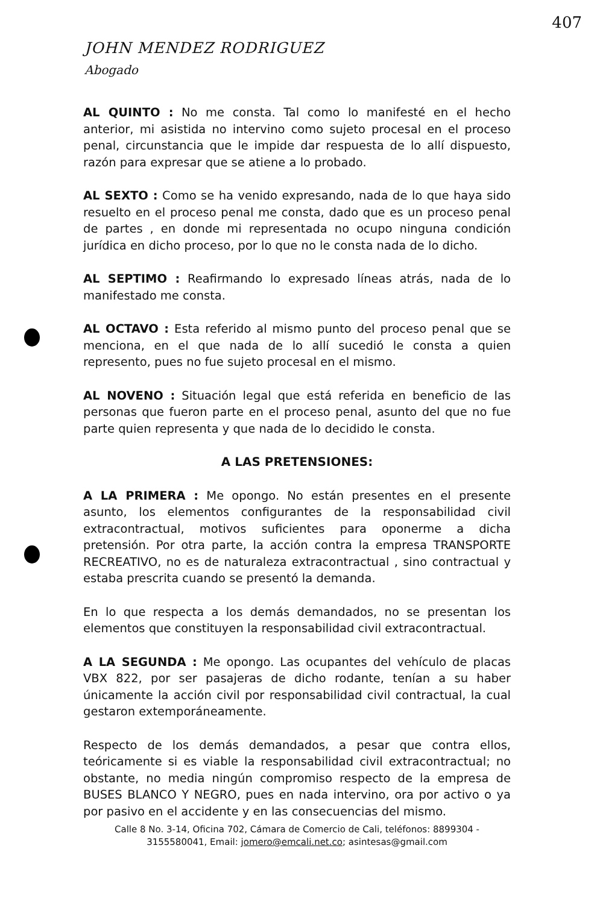407
JOHN MENDEZ RODRIGUEZ
Abogado
AL QUINTO : No me consta. Tal como lo manifesté en el hecho anterior, mi asistida no intervino como sujeto procesal en el proceso penal, circunstancia que le impide dar respuesta de lo allí dispuesto, razón para expresar que se atiene a lo probado.
AL SEXTO : Como se ha venido expresando, nada de lo que haya sido resuelto en el proceso penal me consta, dado que es un proceso penal de partes , en donde mi representada no ocupo ninguna condición jurídica en dicho proceso, por lo que no le consta nada de lo dicho.
AL SEPTIMO : Reafirmando lo expresado líneas atrás, nada de lo manifestado me consta.
AL OCTAVO : Esta referido al mismo punto del proceso penal que se menciona, en el que nada de lo allí sucedió le consta a quien represento, pues no fue sujeto procesal en el mismo.
AL NOVENO : Situación legal que está referida en beneficio de las personas que fueron parte en el proceso penal, asunto del que no fue parte quien representa y que nada de lo decidido le consta.
A LAS PRETENSIONES:
A LA PRIMERA : Me opongo. No están presentes en el presente asunto, los elementos configurantes de la responsabilidad civil extracontractual, motivos suficientes para oponerme a dicha pretensión. Por otra parte, la acción contra la empresa TRANSPORTE RECREATIVO, no es de naturaleza extracontractual , sino contractual y estaba prescrita cuando se presentó la demanda.
En lo que respecta a los demás demandados, no se presentan los elementos que constituyen la responsabilidad civil extracontractual.
A LA SEGUNDA : Me opongo. Las ocupantes del vehículo de placas VBX 822, por ser pasajeras de dicho rodante, tenían a su haber únicamente la acción civil por responsabilidad civil contractual, la cual gestaron extemporáneamente.
Respecto de los demás demandados, a pesar que contra ellos, teóricamente si es viable la responsabilidad civil extracontractual; no obstante, no media ningún compromiso respecto de la empresa de BUSES BLANCO Y NEGRO, pues en nada intervino, ora por activo o ya por pasivo en el accidente y en las consecuencias del mismo.
Calle 8 No. 3-14, Oficina 702, Cámara de Comercio de Cali, teléfonos: 8899304 - 3155580041, Email: jomero@emcali.net.co; asintesas@gmail.com